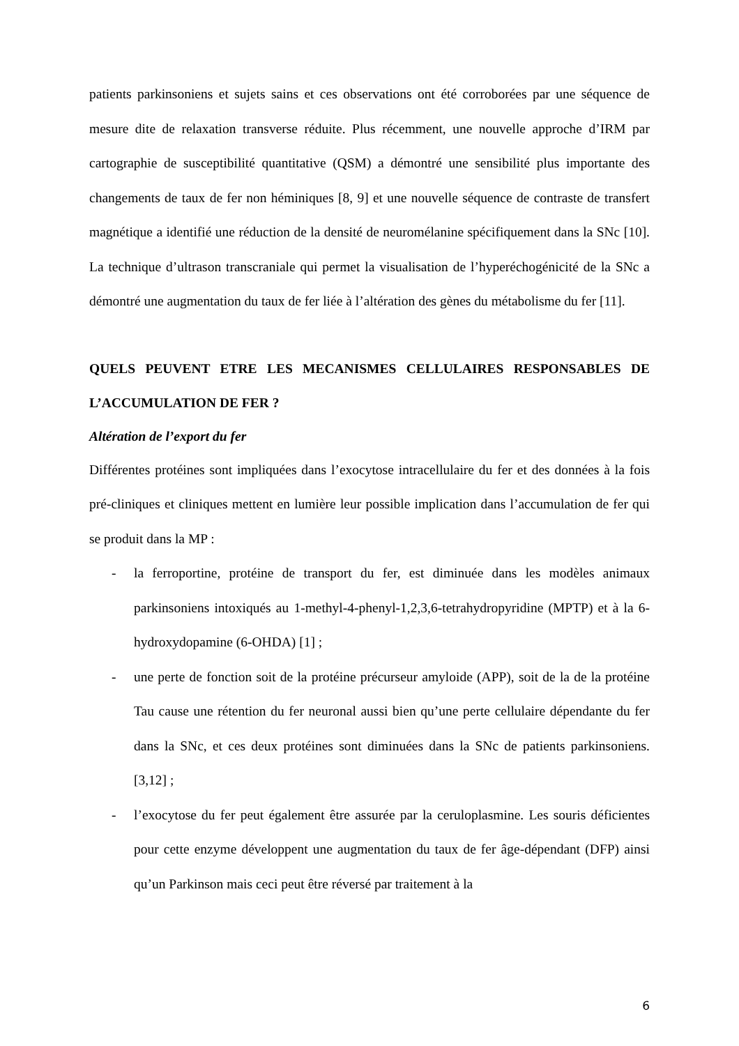patients parkinsoniens et sujets sains et ces observations ont été corroborées par une séquence de mesure dite de relaxation transverse réduite. Plus récemment, une nouvelle approche d’IRM par cartographie de susceptibilité quantitative (QSM) a démontré une sensibilité plus importante des changements de taux de fer non héminiques [8, 9] et une nouvelle séquence de contraste de transfert magnétique a identifié une réduction de la densité de neuromélanine spécifiquement dans la SNc [10]. La technique d’ultrason transcraniale qui permet la visualisation de l’hyperéchogénicité de la SNc a démontré une augmentation du taux de fer liée à l’altération des gènes du métabolisme du fer [11].
QUELS PEUVENT ETRE LES MECANISMES CELLULAIRES RESPONSABLES DE L’ACCUMULATION DE FER ?
Altération de l’export du fer
Différentes protéines sont impliquées dans l’exocytose intracellulaire du fer et des données à la fois pré-cliniques et cliniques mettent en lumière leur possible implication dans l’accumulation de fer qui se produit dans la MP :
- la ferroportine, protéine de transport du fer, est diminuée dans les modèles animaux parkinsoniens intoxiqués au 1-methyl-4-phenyl-1,2,3,6-tetrahydropyridine (MPTP) et à la 6-hydroxydopamine (6-OHDA) [1] ;
- une perte de fonction soit de la protéine précurseur amyloide (APP), soit de la de la protéine Tau cause une rétention du fer neuronal aussi bien qu’une perte cellulaire dépendante du fer dans la SNc, et ces deux protéines sont diminuées dans la SNc de patients parkinsoniens. [3,12] ;
- l’exocytose du fer peut également être assurée par la ceruloplasmine. Les souris déficientes pour cette enzyme développent une augmentation du taux de fer âge-dépendant (DFP) ainsi qu’un Parkinson mais ceci peut être réversé par traitement à la
6